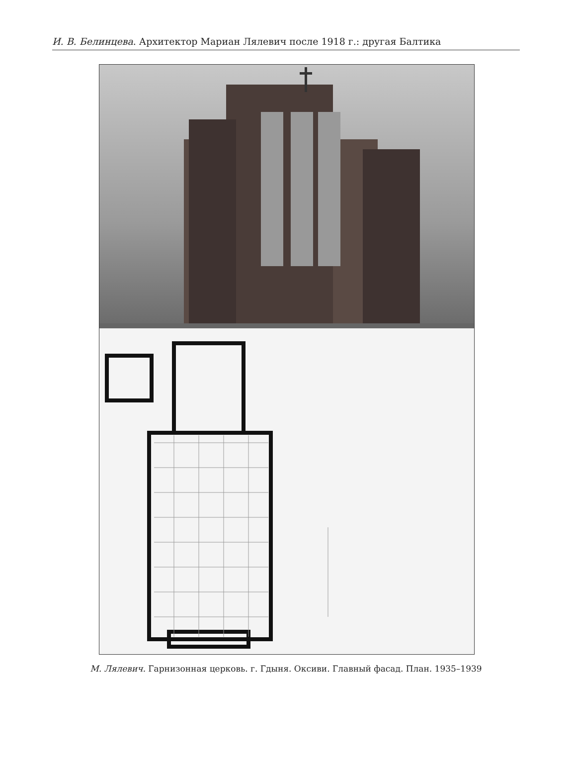И. В. Белинцева. Архитектор Мариан Лялевич после 1918 г.: другая Балтика
М. Лялевич. Гарнизонная церковь. г. Гдыня. Оксиви. Главный фасад. План. 1935–1939